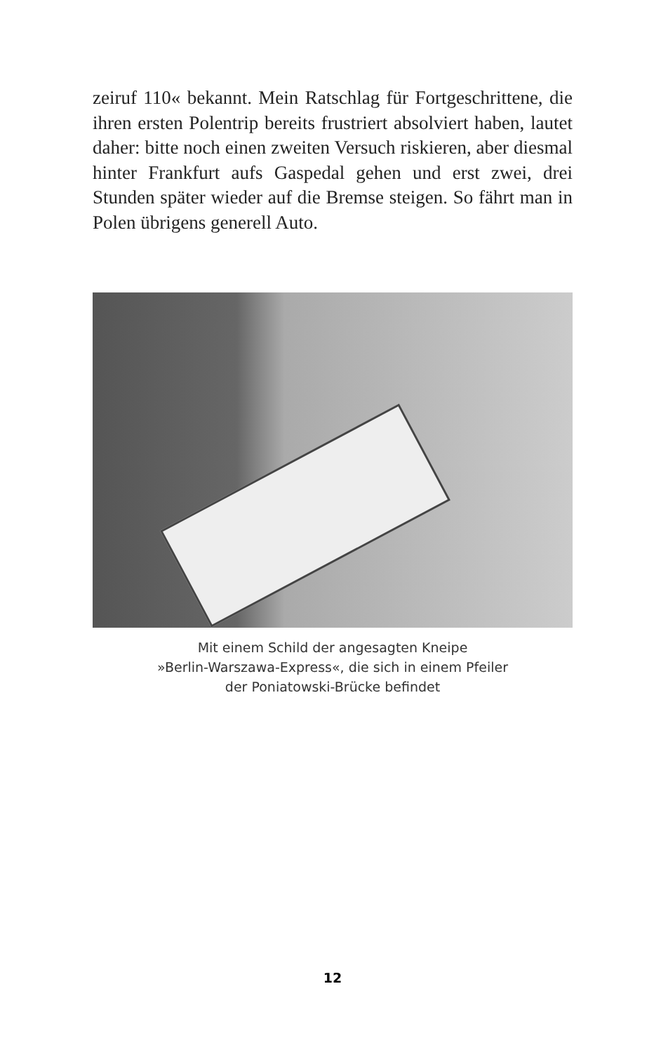zeiruf 110« bekannt. Mein Ratschlag für Fortgeschrittene, die ihren ersten Polentrip bereits frustriert absolviert haben, lautet daher: bitte noch einen zweiten Versuch riskieren, aber diesmal hinter Frankfurt aufs Gaspedal gehen und erst zwei, drei Stunden später wieder auf die Bremse steigen. So fährt man in Polen übrigens generell Auto.
Mit einem Schild der angesagten Kneipe
»Berlin-Warszawa-Express«, die sich in einem Pfeiler
der Poniatowski-Brücke befindet
12